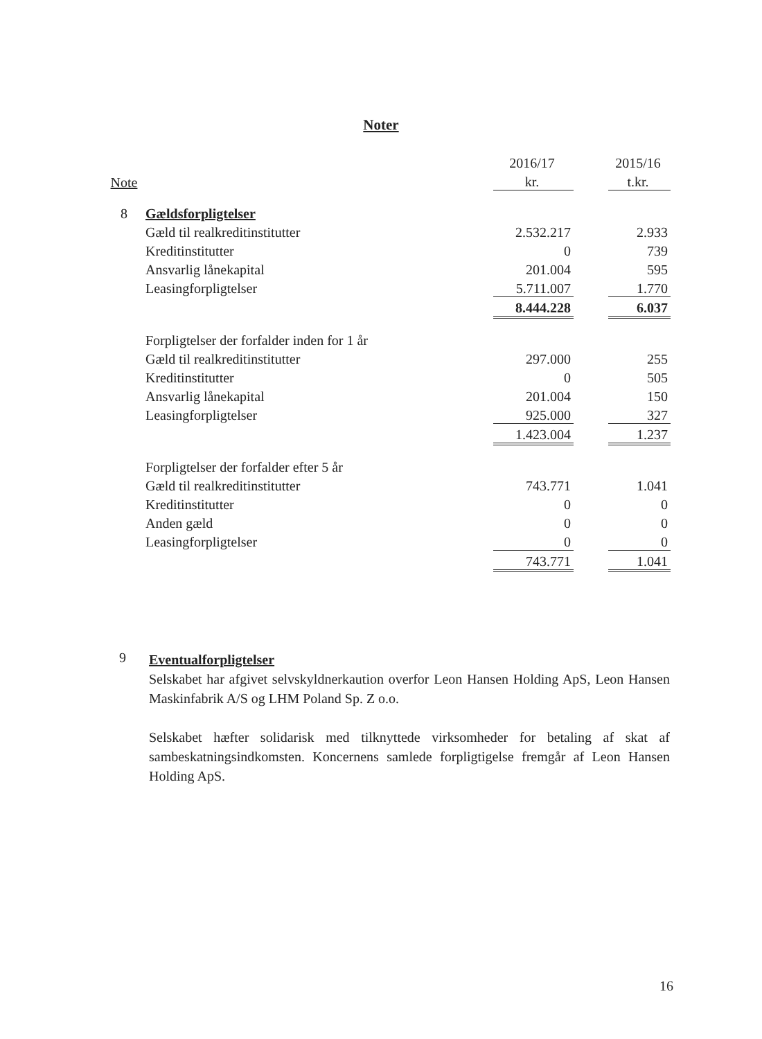Noter
| | | 2016/17 | | 2015/16 |
| --- | --- | --- | --- | --- |
| Note | | kr. | | t.kr. |
| 8 | Gældsforpligtelser | | | |
| | Gæld til realkreditinstitutter | 2.532.217 | | 2.933 |
| | Kreditinstitutter | 0 | | 739 |
| | Ansvarlig lånekapital | 201.004 | | 595 |
| | Leasingforpligtelser | 5.711.007 | | 1.770 |
| | | 8.444.228 | | 6.037 |
| | Forpligtelser der forfalder inden for 1 år | | | |
| | Gæld til realkreditinstitutter | 297.000 | | 255 |
| | Kreditinstitutter | 0 | | 505 |
| | Ansvarlig lånekapital | 201.004 | | 150 |
| | Leasingforpligtelser | 925.000 | | 327 |
| | | 1.423.004 | | 1.237 |
| | Forpligtelser der forfalder efter 5 år | | | |
| | Gæld til realkreditinstitutter | 743.771 | | 1.041 |
| | Kreditinstitutter | 0 | | 0 |
| | Anden gæld | 0 | | 0 |
| | Leasingforpligtelser | 0 | | 0 |
| | | 743.771 | | 1.041 |
9
Eventualforpligtelser
Selskabet har afgivet selvskyldnerkaution overfor Leon Hansen Holding ApS, Leon Hansen Maskinfabrik A/S og LHM Poland Sp. Z o.o.
Selskabet hæfter solidarisk med tilknyttede virksomheder for betaling af skat af sambeskatningsindkomsten. Koncernens samlede forpligtigelse fremgår af Leon Hansen Holding ApS.
16